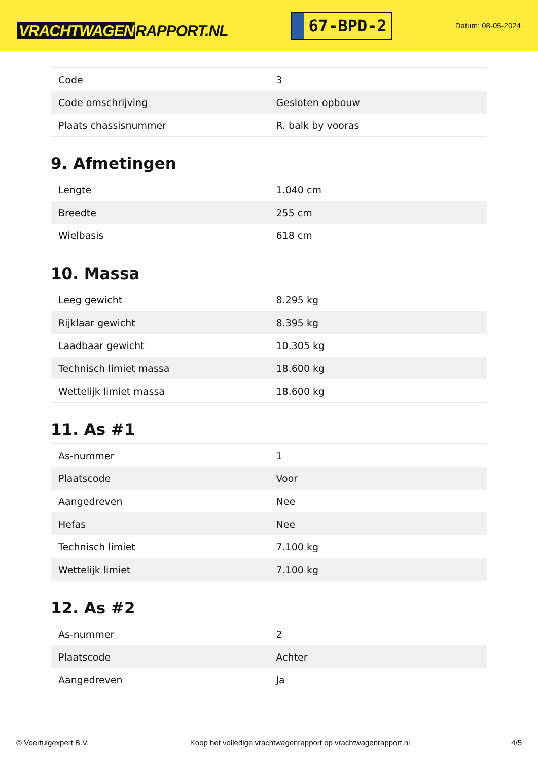VRACHTWAGEN RAPPORT.NL
67-BPD-2
Datum: 08-05-2024
| Code | 3 |
| Code omschrijving | Gesloten opbouw |
| Plaats chassisnummer | R. balk by vooras |
9. Afmetingen
| Lengte | 1.040 cm |
| Breedte | 255 cm |
| Wielbasis | 618 cm |
10. Massa
| Leeg gewicht | 8.295 kg |
| Rijklaar gewicht | 8.395 kg |
| Laadbaar gewicht | 10.305 kg |
| Technisch limiet massa | 18.600 kg |
| Wettelijk limiet massa | 18.600 kg |
11. As #1
| As-nummer | 1 |
| Plaatscode | Voor |
| Aangedreven | Nee |
| Hefas | Nee |
| Technisch limiet | 7.100 kg |
| Wettelijk limiet | 7.100 kg |
12. As #2
| As-nummer | 2 |
| Plaatscode | Achter |
| Aangedreven | Ja |
© Voertuigexpert B.V. Koop het volledige vrachtwagenrapport op vrachtwagenrapport.nl 4/5